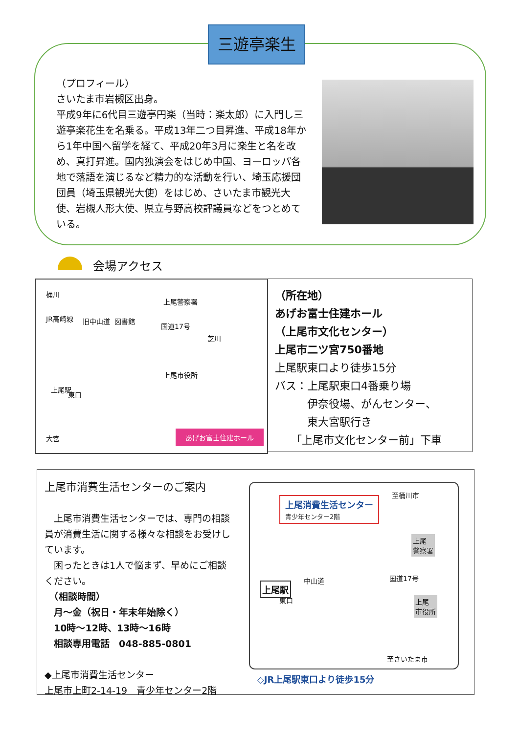三遊亭楽生
（プロフィール）
さいたま市岩槻区出身。
平成9年に6代目三遊亭円楽（当時：楽太郎）に入門し三遊亭楽花生を名乗る。平成13年二つ目昇進、平成18年から1年中国へ留学を経て、平成20年3月に楽生と名を改め、真打昇進。国内独演会をはじめ中国、ヨーロッパ各地で落語を演じるなど精力的な活動を行い、埼玉応援団団員（埼玉県観光大使）をはじめ、さいたま市観光大使、岩槻人形大使、県立与野高校評議員などをつとめている。
会場アクセス
桶川
JR高崎線 旧中山道 図書館
国道17号
上尾警察署
芝川
上尾市役所
上尾駅
東口
大宮
あげお富士住建ホール
（所在地）
あげお富士住建ホール
（上尾市文化センター）
上尾市二ツ宮750番地
上尾駅東口より徒歩15分
バス：上尾駅東口4番乗り場
　　　伊奈役場、がんセンター、
　　　東大宮駅行き
　　「上尾市文化センター前」下車
上尾市消費生活センターのご案内
　上尾市消費生活センターでは、専門の相談員が消費生活に関する様々な相談をお受けしています。
　困ったときは1人で悩まず、早めにご相談ください。
　（相談時間）
　月～金（祝日・年末年始除く）
　10時～12時、13時～16時
　相談専用電話　048-885-0801
◆上尾市消費生活センター
上尾市上町2-14-19　青少年センター2階
至桶川市
上尾消費生活センター
青少年センター2階
上尾
警察署
中山道 国道17号
上尾駅
東口 上尾
市役所
至さいたま市
◇JR上尾駅東口より徒歩15分